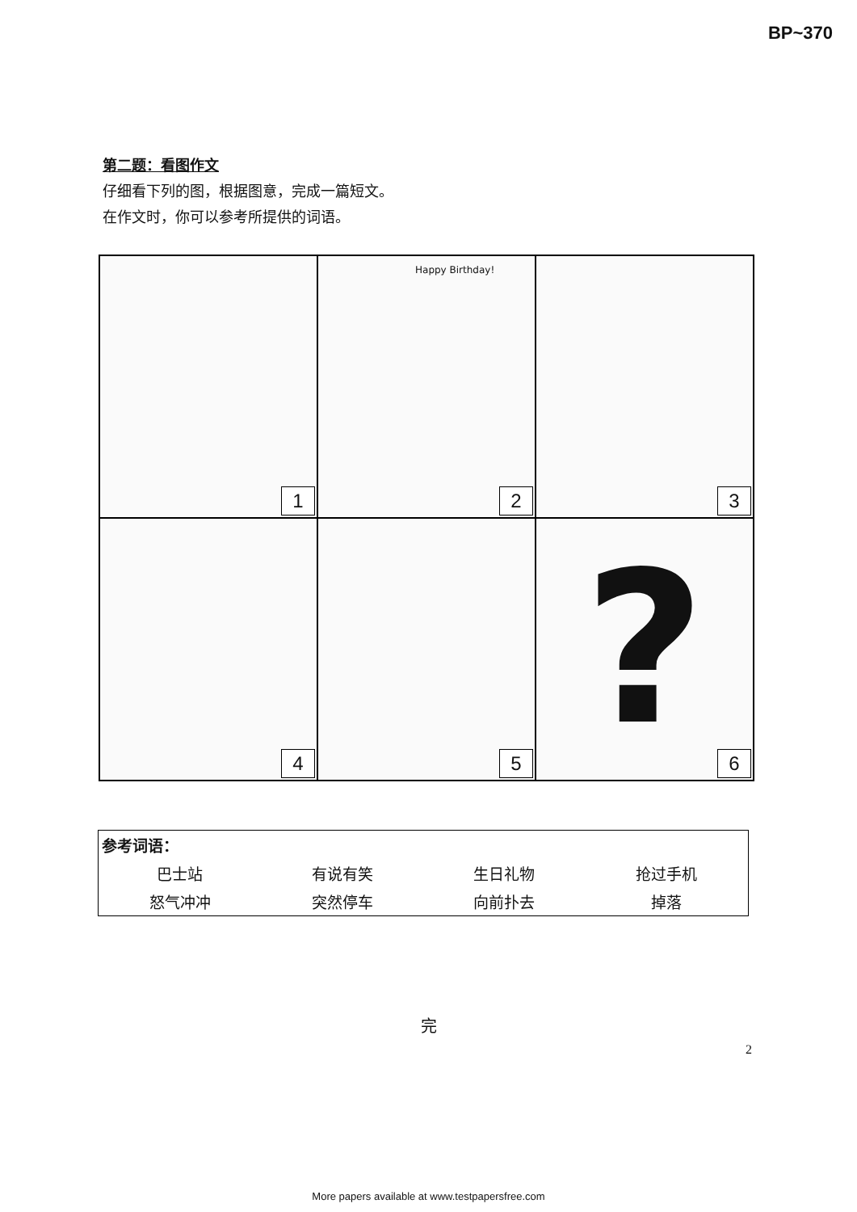BP~370
第二题：看图作文
仔细看下列的图，根据图意，完成一篇短文。
在作文时，你可以参考所提供的词语。
1
Happy Birthday!
2
3
4
5
?
6
| 参考词语： | | | |
| 巴士站 | 有说有笑 | 生日礼物 | 抢过手机 |
| 怒气冲冲 | 突然停车 | 向前扑去 | 掉落 |
完
2
More papers available at www.testpapersfree.com